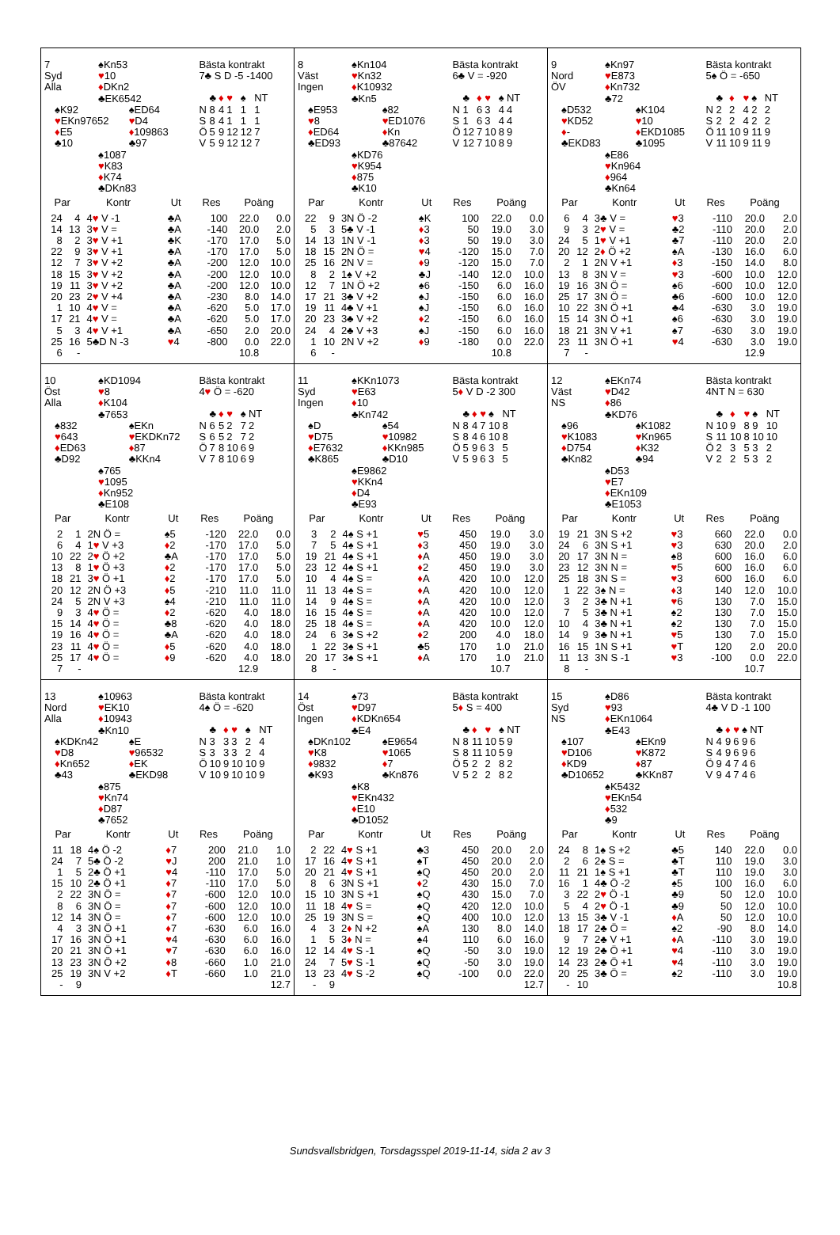7 ♠Kn53
Syd ♥10
Alla ♦DKn2
♣EK6542
♠K92 ♠ED64
♥EKn97652 ♥D4
♦E5 ♦109863
♣10 ♣97
♠1087
♥K83
♦K74
♣DKn83
Bästa kontrakt
7♣ S D -5 -1400
| | ♣ | ♦ | ♥ | ♠ | NT |
| N | 8 | 4 | 1 | 1 | 1 |
| S | 8 | 4 | 1 | 1 | 1 |
| Ö | 5 | 9 | 12 | 12 | 7 |
| V | 5 | 9 | 12 | 12 | 7 |
| Par | | Kontr | Ut | Res | Poäng | |
| --- | --- | --- | --- | --- | --- | --- |
| 24 | 4 | 4 ♥ V -1 | ♣A | 100 | 22.0 | 0.0 |
| 14 | 13 | 3 ♥ V = | ♣A | -140 | 20.0 | 2.0 |
| 8 | 2 | 3 ♥ V +1 | ♣K | -170 | 17.0 | 5.0 |
| 22 | 9 | 3 ♥ V +1 | ♣A | -170 | 17.0 | 5.0 |
| 12 | 7 | 3 ♥ V +2 | ♣A | -200 | 12.0 | 10.0 |
| 18 | 15 | 3 ♥ V +2 | ♣A | -200 | 12.0 | 10.0 |
| 19 | 11 | 3 ♥ V +2 | ♣A | -200 | 12.0 | 10.0 |
| 20 | 23 | 2 ♥ V +4 | ♣A | -230 | 8.0 | 14.0 |
| 1 | 10 | 4 ♥ V = | ♣A | -620 | 5.0 | 17.0 |
| 17 | 21 | 4 ♥ V = | ♣A | -620 | 5.0 | 17.0 |
| 5 | 3 | 4 ♥ V +1 | ♣A | -650 | 2.0 | 20.0 |
| 25 | 16 | 5♣D N -3 | ♥ 4 | -800 | 0.0 | 22.0 |
| 6 | - | | | | 10.8 | |
8 ♠Kn104
Väst ♥Kn32
Ingen ♦K10932
♣Kn5
♠E953 ♠82
♥8 ♥ED1076
♦ED64 ♦Kn
♣ED93 ♣87642
♠KD76
♥K954
♦875
♣K10
Bästa kontrakt
6♣ V = -920
| | ♣ | ♦ | ♥ | ♠ | NT |
| N | 1 | 6 | 3 | 4 | 4 |
| S | 1 | 6 | 3 | 4 | 4 |
| Ö | 12 | 7 | 10 | 8 | 9 |
| V | 12 | 7 | 10 | 8 | 9 |
| Par | | Kontr | Ut | Res | Poäng | |
| --- | --- | --- | --- | --- | --- | --- |
| 22 | 9 | 3N Ö -2 | ♠K | 100 | 22.0 | 0.0 |
| 5 | 3 | 5♣ V -1 | ♦ 3 | 50 | 19.0 | 3.0 |
| 14 | 13 | 1N V -1 | ♦ 3 | 50 | 19.0 | 3.0 |
| 18 | 15 | 2N Ö = | ♥ 4 | -120 | 15.0 | 7.0 |
| 25 | 16 | 2N V = | ♦ 9 | -120 | 15.0 | 7.0 |
| 8 | 2 | 1♠ V +2 | ♣J | -140 | 12.0 | 10.0 |
| 12 | 7 | 1N Ö +2 | ♠6 | -150 | 6.0 | 16.0 |
| 17 | 21 | 3♣ V +2 | ♠J | -150 | 6.0 | 16.0 |
| 19 | 11 | 4♣ V +1 | ♠J | -150 | 6.0 | 16.0 |
| 20 | 23 | 3♣ V +2 | ♦ 2 | -150 | 6.0 | 16.0 |
| 24 | 4 | 2♣ V +3 | ♠J | -150 | 6.0 | 16.0 |
| 1 | 10 | 2N V +2 | ♦ 9 | -180 | 0.0 | 22.0 |
| 6 | - | | | | 10.8 | |
9 ♠Kn97
Nord ♥E873
ÖV ♦Kn732
♣72
♠D532 ♠K104
♥KD52 ♥10
♦- ♦EKD1085
♣EKD83 ♣1095
♠E86
♥Kn964
♦964
♣Kn64
Bästa kontrakt
5♠ Ö = -650
| | ♣ | ♦ | ♥ | ♠ | NT |
| N | 2 | 2 | 4 | 2 | 2 |
| S | 2 | 2 | 4 | 2 | 2 |
| Ö | 11 | 10 | 9 | 11 | 9 |
| V | 11 | 10 | 9 | 11 | 9 |
| Par | | Kontr | Ut | Res | Poäng | |
| --- | --- | --- | --- | --- | --- | --- |
| 6 | 4 | 3♣ V = | ♥ 3 | -110 | 20.0 | 2.0 |
| 9 | 3 | 2 ♥ V = | ♣2 | -110 | 20.0 | 2.0 |
| 24 | 5 | 1 ♥ V +1 | ♣7 | -110 | 20.0 | 2.0 |
| 20 | 12 | 2 ♦ Ö +2 | ♠A | -130 | 16.0 | 6.0 |
| 2 | 1 | 2N V +1 | ♦ 3 | -150 | 14.0 | 8.0 |
| 13 | 8 | 3N V = | ♥ 3 | -600 | 10.0 | 12.0 |
| 19 | 16 | 3N Ö = | ♠6 | -600 | 10.0 | 12.0 |
| 25 | 17 | 3N Ö = | ♣6 | -600 | 10.0 | 12.0 |
| 10 | 22 | 3N Ö +1 | ♣4 | -630 | 3.0 | 19.0 |
| 15 | 14 | 3N Ö +1 | ♠6 | -630 | 3.0 | 19.0 |
| 18 | 21 | 3N V +1 | ♠7 | -630 | 3.0 | 19.0 |
| 23 | 11 | 3N Ö +1 | ♥ 4 | -630 | 3.0 | 19.0 |
| 7 | - | | | | 12.9 | |
10 ♠KD1094
Öst ♥8
Alla ♦K104
♣7653
♠832 ♠EKn
♥643 ♥EKDKn72
♦ED63 ♦87
♣D92 ♣KKn4
♠765
♥1095
♦Kn952
♣E108
Bästa kontrakt
4♥ Ö = -620
| | ♣ | ♦ | ♥ | ♠ | NT |
| N | 6 | 5 | 2 | 7 | 2 |
| S | 6 | 5 | 2 | 7 | 2 |
| Ö | 7 | 8 | 10 | 6 | 9 |
| V | 7 | 8 | 10 | 6 | 9 |
| Par | | Kontr | Ut | Res | Poäng | |
| --- | --- | --- | --- | --- | --- | --- |
| 2 | 1 | 2N Ö = | ♠5 | -120 | 22.0 | 0.0 |
| 6 | 4 | 1 ♥ V +3 | ♦ 2 | -170 | 17.0 | 5.0 |
| 10 | 22 | 2 ♥ Ö +2 | ♣A | -170 | 17.0 | 5.0 |
| 13 | 8 | 1 ♥ Ö +3 | ♦ 2 | -170 | 17.0 | 5.0 |
| 18 | 21 | 3 ♥ Ö +1 | ♦ 2 | -170 | 17.0 | 5.0 |
| 20 | 12 | 2N Ö +3 | ♦ 5 | -210 | 11.0 | 11.0 |
| 24 | 5 | 2N V +3 | ♠4 | -210 | 11.0 | 11.0 |
| 9 | 3 | 4 ♥ Ö = | ♦ 2 | -620 | 4.0 | 18.0 |
| 15 | 14 | 4 ♥ Ö = | ♣8 | -620 | 4.0 | 18.0 |
| 19 | 16 | 4 ♥ Ö = | ♣A | -620 | 4.0 | 18.0 |
| 23 | 11 | 4 ♥ Ö = | ♦ 5 | -620 | 4.0 | 18.0 |
| 25 | 17 | 4 ♥ Ö = | ♦ 9 | -620 | 4.0 | 18.0 |
| 7 | - | | | | 12.9 | |
11 ♠KKn1073
Syd ♥E63
Ingen ♦10
♣Kn742
♠D ♠54
♥D75 ♥10982
♦E7632 ♦KKn985
♣K865 ♣D10
♠E9862
♥KKn4
♦D4
♣E93
Bästa kontrakt
5♦ V D -2 300
| | ♣ | ♦ | ♥ | ♠ | NT |
| N | 8 | 4 | 7 | 10 | 8 |
| S | 8 | 4 | 6 | 10 | 8 |
| Ö | 5 | 9 | 6 | 3 | 5 |
| V | 5 | 9 | 6 | 3 | 5 |
| Par | | Kontr | Ut | Res | Poäng | |
| --- | --- | --- | --- | --- | --- | --- |
| 3 | 2 | 4♠ S +1 | ♥ 5 | 450 | 19.0 | 3.0 |
| 7 | 5 | 4♠ S +1 | ♦ 3 | 450 | 19.0 | 3.0 |
| 19 | 21 | 4♠ S +1 | ♦ A | 450 | 19.0 | 3.0 |
| 23 | 12 | 4♠ S +1 | ♦ 2 | 450 | 19.0 | 3.0 |
| 10 | 4 | 4♠ S = | ♦ A | 420 | 10.0 | 12.0 |
| 11 | 13 | 4♠ S = | ♦ A | 420 | 10.0 | 12.0 |
| 14 | 9 | 4♠ S = | ♦ A | 420 | 10.0 | 12.0 |
| 16 | 15 | 4♠ S = | ♦ A | 420 | 10.0 | 12.0 |
| 25 | 18 | 4♠ S = | ♦ A | 420 | 10.0 | 12.0 |
| 24 | 6 | 3♠ S +2 | ♦ 2 | 200 | 4.0 | 18.0 |
| 1 | 22 | 3♠ S +1 | ♣5 | 170 | 1.0 | 21.0 |
| 20 | 17 | 3♠ S +1 | ♦ A | 170 | 1.0 | 21.0 |
| 8 | - | | | | 10.7 | |
12 ♠EKn74
Väst ♥D42
NS ♦86
♣KD76
♠96 ♠K1082
♥K1083 ♥Kn965
♦D754 ♦K32
♣Kn82 ♣94
♠D53
♥E7
♦EKn109
♣E1053
Bästa kontrakt
4NT N = 630
| | ♣ | ♦ | ♥ | ♠ | NT |
| N | 10 | 9 | 8 | 9 | 10 |
| S | 11 | 10 | 8 | 10 | 10 |
| Ö | 2 | 3 | 5 | 3 | 2 |
| V | 2 | 2 | 5 | 3 | 2 |
| Par | | Kontr | Ut | Res | Poäng | |
| --- | --- | --- | --- | --- | --- | --- |
| 19 | 21 | 3N S +2 | ♥ 3 | 660 | 22.0 | 0.0 |
| 24 | 6 | 3N S +1 | ♥ 3 | 630 | 20.0 | 2.0 |
| 20 | 17 | 3N N = | ♠8 | 600 | 16.0 | 6.0 |
| 23 | 12 | 3N N = | ♥ 5 | 600 | 16.0 | 6.0 |
| 25 | 18 | 3N S = | ♥ 3 | 600 | 16.0 | 6.0 |
| 1 | 22 | 3♠ N = | ♦ 3 | 140 | 12.0 | 10.0 |
| 3 | 2 | 3♣ N +1 | ♥ 6 | 130 | 7.0 | 15.0 |
| 7 | 5 | 3♣ N +1 | ♠2 | 130 | 7.0 | 15.0 |
| 10 | 4 | 3♣ N +1 | ♠2 | 130 | 7.0 | 15.0 |
| 14 | 9 | 3♣ N +1 | ♥ 5 | 130 | 7.0 | 15.0 |
| 16 | 15 | 1N S +1 | ♥ T | 120 | 2.0 | 20.0 |
| 11 | 13 | 3N S -1 | ♥ 3 | -100 | 0.0 | 22.0 |
| 8 | - | | | | 10.7 | |
13 ♠10963
Nord ♥EK10
Alla ♦10943
♣Kn10
♠KDKn42 ♠E
♥D8 ♥96532
♦Kn652 ♦EK
♣43 ♣EKD98
♠875
♥Kn74
♦D87
♣7652
Bästa kontrakt
4♠ Ö = -620
| | ♣ | ♦ | ♥ | ♠ | NT |
| N | 3 | 3 | 3 | 2 | 4 |
| S | 3 | 3 | 3 | 2 | 4 |
| Ö | 10 | 9 | 10 | 10 | 9 |
| V | 10 | 9 | 10 | 10 | 9 |
| Par | | Kontr | Ut | Res | Poäng | |
| --- | --- | --- | --- | --- | --- | --- |
| 11 | 18 | 4♠ Ö -2 | ♦ 7 | 200 | 21.0 | 1.0 |
| 24 | 7 | 5♣ Ö -2 | ♥ J | 200 | 21.0 | 1.0 |
| 1 | 5 | 2♣ Ö +1 | ♥ 4 | -110 | 17.0 | 5.0 |
| 15 | 10 | 2♣ Ö +1 | ♦ 7 | -110 | 17.0 | 5.0 |
| 2 | 22 | 3N Ö = | ♦ 7 | -600 | 12.0 | 10.0 |
| 8 | 6 | 3N Ö = | ♦ 7 | -600 | 12.0 | 10.0 |
| 12 | 14 | 3N Ö = | ♦ 7 | -600 | 12.0 | 10.0 |
| 4 | 3 | 3N Ö +1 | ♦ 7 | -630 | 6.0 | 16.0 |
| 17 | 16 | 3N Ö +1 | ♥ 4 | -630 | 6.0 | 16.0 |
| 20 | 21 | 3N Ö +1 | ♥ 7 | -630 | 6.0 | 16.0 |
| 13 | 23 | 3N Ö +2 | ♦ 8 | -660 | 1.0 | 21.0 |
| 25 | 19 | 3N V +2 | ♦ T | -660 | 1.0 | 21.0 |
| - | 9 | | | | | 12.7 |
14 ♠73
Öst ♥D97
Ingen ♦KDKn654
♣E4
♠DKn102 ♠E9654
♥K8 ♥1065
♦9832 ♦7
♣K93 ♣Kn876
♠K8
♥EKn432
♦E10
♣D1052
Bästa kontrakt
5♦ S = 400
| | ♣ | ♦ | ♥ | ♠ | NT |
| N | 8 | 11 | 10 | 5 | 9 |
| S | 8 | 11 | 10 | 5 | 9 |
| Ö | 5 | 2 | 2 | 8 | 2 |
| V | 5 | 2 | 2 | 8 | 2 |
| Par | | Kontr | Ut | Res | Poäng | |
| --- | --- | --- | --- | --- | --- | --- |
| 2 | 22 | 4 ♥ S +1 | ♣3 | 450 | 20.0 | 2.0 |
| 17 | 16 | 4 ♥ S +1 | ♠T | 450 | 20.0 | 2.0 |
| 20 | 21 | 4 ♥ S +1 | ♠Q | 450 | 20.0 | 2.0 |
| 8 | 6 | 3N S +1 | ♦ 2 | 430 | 15.0 | 7.0 |
| 15 | 10 | 3N S +1 | ♠Q | 430 | 15.0 | 7.0 |
| 11 | 18 | 4 ♥ S = | ♠Q | 420 | 12.0 | 10.0 |
| 25 | 19 | 3N S = | ♠Q | 400 | 10.0 | 12.0 |
| 4 | 3 | 2 ♦ N +2 | ♠A | 130 | 8.0 | 14.0 |
| 1 | 5 | 3 ♦ N = | ♠4 | 110 | 6.0 | 16.0 |
| 12 | 14 | 4 ♥ S -1 | ♠Q | -50 | 3.0 | 19.0 |
| 24 | 7 | 5 ♥ S -1 | ♠Q | -50 | 3.0 | 19.0 |
| 13 | 23 | 4 ♥ S -2 | ♠Q | -100 | 0.0 | 22.0 |
| - | 9 | | | | | 12.7 |
15 ♠D86
Syd ♥93
NS ♦EKn1064
♣E43
♠107 ♠EKn9
♥D106 ♥K872
♦KD9 ♦87
♣D10652 ♣KKn87
♠K5432
♥EKn54
♦532
♣9
Bästa kontrakt
4♣ V D -1 100
| | ♣ | ♦ | ♥ | ♠ | NT |
| N | 4 | 9 | 6 | 9 | 6 |
| S | 4 | 9 | 6 | 9 | 6 |
| Ö | 9 | 4 | 7 | 4 | 6 |
| V | 9 | 4 | 7 | 4 | 6 |
| Par | | Kontr | Ut | Res | Poäng | |
| --- | --- | --- | --- | --- | --- | --- |
| 24 | 8 | 1♠ S +2 | ♣5 | 140 | 22.0 | 0.0 |
| 2 | 6 | 2♠ S = | ♣T | 110 | 19.0 | 3.0 |
| 11 | 21 | 1♠ S +1 | ♣T | 110 | 19.0 | 3.0 |
| 16 | 1 | 4♣ Ö -2 | ♠5 | 100 | 16.0 | 6.0 |
| 3 | 22 | 2 ♥ Ö -1 | ♣9 | 50 | 12.0 | 10.0 |
| 5 | 4 | 2 ♥ Ö -1 | ♣9 | 50 | 12.0 | 10.0 |
| 13 | 15 | 3♣ V -1 | ♦ A | 50 | 12.0 | 10.0 |
| 18 | 17 | 2♣ Ö = | ♠2 | -90 | 8.0 | 14.0 |
| 9 | 7 | 2♣ V +1 | ♦ A | -110 | 3.0 | 19.0 |
| 12 | 19 | 2♣ Ö +1 | ♥ 4 | -110 | 3.0 | 19.0 |
| 14 | 23 | 2♣ Ö +1 | ♥ 4 | -110 | 3.0 | 19.0 |
| 20 | 25 | 3♣ Ö = | ♠2 | -110 | 3.0 | 19.0 |
| - | 10 | | | | | 10.8 |
Sundsvallsbridgen, Torsdagsspel 2019-11-14, sida 2 av 3